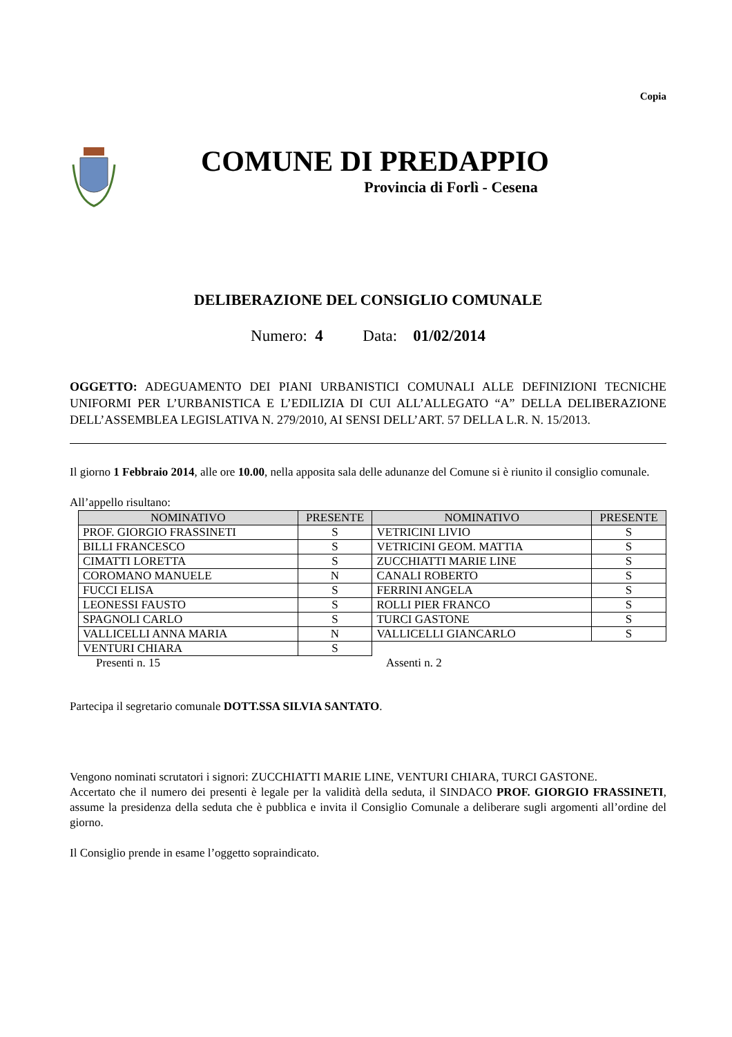Copia
COMUNE DI PREDAPPIO
Provincia di Forlì - Cesena
DELIBERAZIONE DEL CONSIGLIO COMUNALE
Numero: 4 Data: 01/02/2014
OGGETTO: ADEGUAMENTO DEI PIANI URBANISTICI COMUNALI ALLE DEFINIZIONI TECNICHE UNIFORMI PER L’URBANISTICA E L’EDILIZIA DI CUI ALL’ALLEGATO “A” DELLA DELIBERAZIONE DELL’ASSEMBLEA LEGISLATIVA N. 279/2010, AI SENSI DELL’ART. 57 DELLA L.R. N. 15/2013.
Il giorno 1 Febbraio 2014, alle ore 10.00, nella apposita sala delle adunanze del Comune si è riunito il consiglio comunale.
All’appello risultano:
| NOMINATIVO | PRESENTE | NOMINATIVO | PRESENTE |
| --- | --- | --- | --- |
| PROF. GIORGIO FRASSINETI | S | VETRICINI LIVIO | S |
| BILLI FRANCESCO | S | VETRICINI GEOM. MATTIA | S |
| CIMATTI LORETTA | S | ZUCCHIATTI MARIE LINE | S |
| COROMANO MANUELE | N | CANALI ROBERTO | S |
| FUCCI ELISA | S | FERRINI ANGELA | S |
| LEONESSI FAUSTO | S | ROLLI PIER FRANCO | S |
| SPAGNOLI CARLO | S | TURCI GASTONE | S |
| VALLICELLI ANNA MARIA | N | VALLICELLI GIANCARLO | S |
| VENTURI CHIARA | S | | |
Presenti n. 15 Assenti n. 2
Partecipa il segretario comunale DOTT.SSA SILVIA SANTATO.
Vengono nominati scrutatori i signori: ZUCCHIATTI MARIE LINE, VENTURI CHIARA, TURCI GASTONE.
Accertato che il numero dei presenti è legale per la validità della seduta, il SINDACO PROF. GIORGIO FRASSINETI, assume la presidenza della seduta che è pubblica e invita il Consiglio Comunale a deliberare sugli argomenti all’ordine del giorno.
Il Consiglio prende in esame l’oggetto sopraindicato.